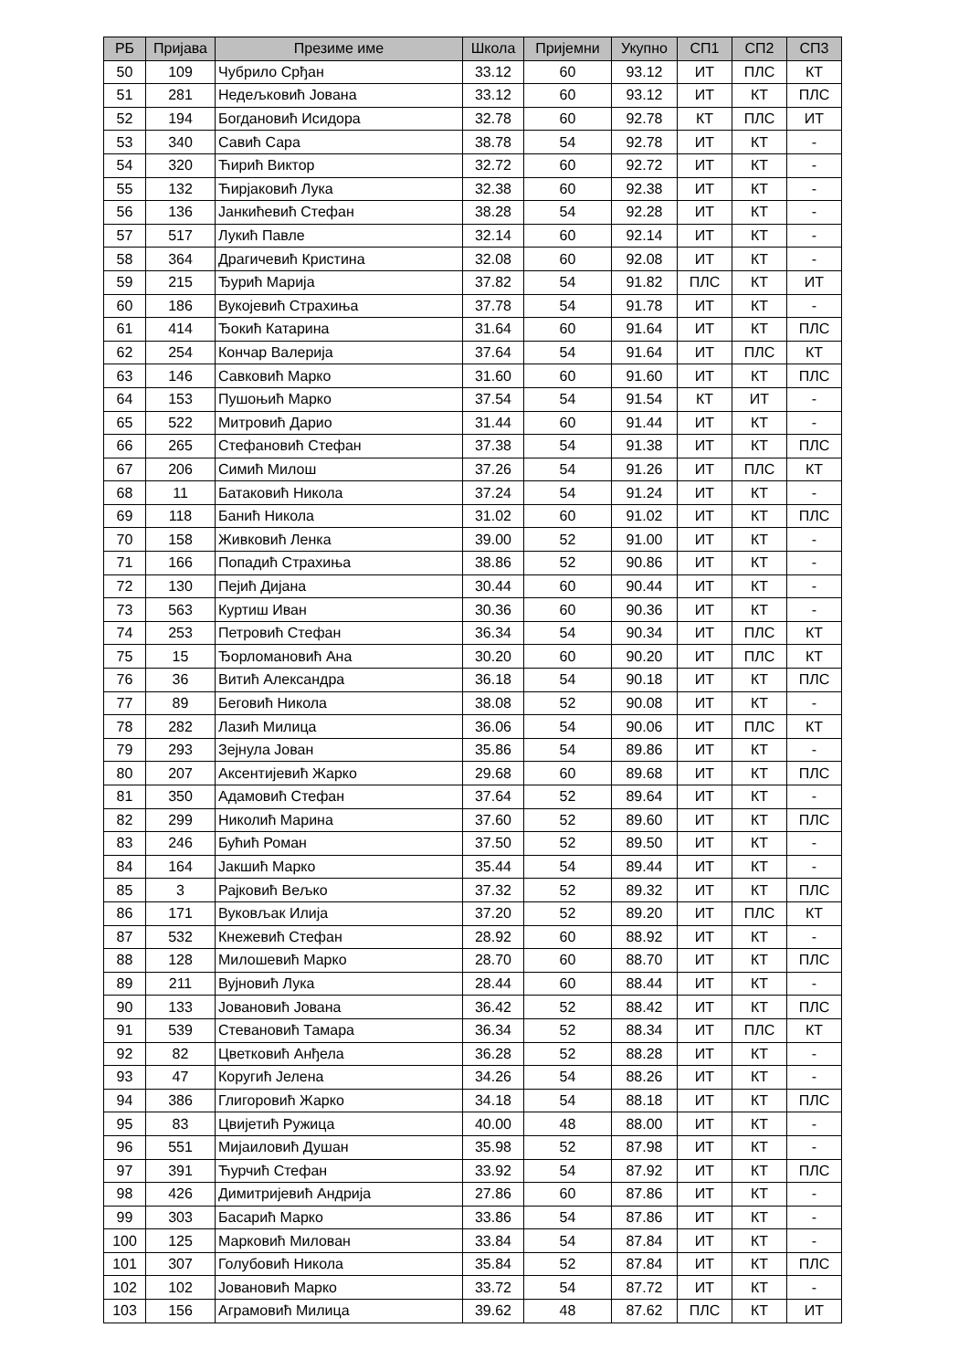| РБ | Пријава | Презиме име | Школа | Пријемни | Укупно | СП1 | СП2 | СП3 |
| --- | --- | --- | --- | --- | --- | --- | --- | --- |
| 50 | 109 | Чубрило Срђан | 33.12 | 60 | 93.12 | ИТ | ПЛС | КТ |
| 51 | 281 | Недељковић Јована | 33.12 | 60 | 93.12 | ИТ | КТ | ПЛС |
| 52 | 194 | Богдановић Исидора | 32.78 | 60 | 92.78 | КТ | ПЛС | ИТ |
| 53 | 340 | Савић Сара | 38.78 | 54 | 92.78 | ИТ | КТ | - |
| 54 | 320 | Ћирић Виктор | 32.72 | 60 | 92.72 | ИТ | КТ | - |
| 55 | 132 | Ћирјаковић Лука | 32.38 | 60 | 92.38 | ИТ | КТ | - |
| 56 | 136 | Јанкићевић Стефан | 38.28 | 54 | 92.28 | ИТ | КТ | - |
| 57 | 517 | Лукић Павле | 32.14 | 60 | 92.14 | ИТ | КТ | - |
| 58 | 364 | Драгичевић Кристина | 32.08 | 60 | 92.08 | ИТ | КТ | - |
| 59 | 215 | Ђурић Марија | 37.82 | 54 | 91.82 | ПЛС | КТ | ИТ |
| 60 | 186 | Вукојевић Страхиња | 37.78 | 54 | 91.78 | ИТ | КТ | - |
| 61 | 414 | Ђокић Катарина | 31.64 | 60 | 91.64 | ИТ | КТ | ПЛС |
| 62 | 254 | Кончар Валерија | 37.64 | 54 | 91.64 | ИТ | ПЛС | КТ |
| 63 | 146 | Савковић Марко | 31.60 | 60 | 91.60 | ИТ | КТ | ПЛС |
| 64 | 153 | Пушоњић Марко | 37.54 | 54 | 91.54 | КТ | ИТ | - |
| 65 | 522 | Митровић Дарио | 31.44 | 60 | 91.44 | ИТ | КТ | - |
| 66 | 265 | Стефановић Стефан | 37.38 | 54 | 91.38 | ИТ | КТ | ПЛС |
| 67 | 206 | Симић Милош | 37.26 | 54 | 91.26 | ИТ | ПЛС | КТ |
| 68 | 11 | Батаковић Никола | 37.24 | 54 | 91.24 | ИТ | КТ | - |
| 69 | 118 | Банић Никола | 31.02 | 60 | 91.02 | ИТ | КТ | ПЛС |
| 70 | 158 | Живковић Ленка | 39.00 | 52 | 91.00 | ИТ | КТ | - |
| 71 | 166 | Попадић Страхиња | 38.86 | 52 | 90.86 | ИТ | КТ | - |
| 72 | 130 | Пејић Дијана | 30.44 | 60 | 90.44 | ИТ | КТ | - |
| 73 | 563 | Куртиш Иван | 30.36 | 60 | 90.36 | ИТ | КТ | - |
| 74 | 253 | Петровић Стефан | 36.34 | 54 | 90.34 | ИТ | ПЛС | КТ |
| 75 | 15 | Ђорломановић Ана | 30.20 | 60 | 90.20 | ИТ | ПЛС | КТ |
| 76 | 36 | Витић Александра | 36.18 | 54 | 90.18 | ИТ | КТ | ПЛС |
| 77 | 89 | Беговић Никола | 38.08 | 52 | 90.08 | ИТ | КТ | - |
| 78 | 282 | Лазић Милица | 36.06 | 54 | 90.06 | ИТ | ПЛС | КТ |
| 79 | 293 | Зејнула Јован | 35.86 | 54 | 89.86 | ИТ | КТ | - |
| 80 | 207 | Аксентијевић Жарко | 29.68 | 60 | 89.68 | ИТ | КТ | ПЛС |
| 81 | 350 | Адамовић Стефан | 37.64 | 52 | 89.64 | ИТ | КТ | - |
| 82 | 299 | Николић Марина | 37.60 | 52 | 89.60 | ИТ | КТ | ПЛС |
| 83 | 246 | Бућић Роман | 37.50 | 52 | 89.50 | ИТ | КТ | - |
| 84 | 164 | Јакшић Марко | 35.44 | 54 | 89.44 | ИТ | КТ | - |
| 85 | 3 | Рајковић Вељко | 37.32 | 52 | 89.32 | ИТ | КТ | ПЛС |
| 86 | 171 | Вуковљак Илија | 37.20 | 52 | 89.20 | ИТ | ПЛС | КТ |
| 87 | 532 | Кнежевић Стефан | 28.92 | 60 | 88.92 | ИТ | КТ | - |
| 88 | 128 | Милошевић Марко | 28.70 | 60 | 88.70 | ИТ | КТ | ПЛС |
| 89 | 211 | Вујновић Лука | 28.44 | 60 | 88.44 | ИТ | КТ | - |
| 90 | 133 | Јовановић Јована | 36.42 | 52 | 88.42 | ИТ | КТ | ПЛС |
| 91 | 539 | Стевановић Тамара | 36.34 | 52 | 88.34 | ИТ | ПЛС | КТ |
| 92 | 82 | Цветковић Анђела | 36.28 | 52 | 88.28 | ИТ | КТ | - |
| 93 | 47 | Коругић Јелена | 34.26 | 54 | 88.26 | ИТ | КТ | - |
| 94 | 386 | Глигоровић Жарко | 34.18 | 54 | 88.18 | ИТ | КТ | ПЛС |
| 95 | 83 | Цвијетић Ружица | 40.00 | 48 | 88.00 | ИТ | КТ | - |
| 96 | 551 | Мијаиловић Душан | 35.98 | 52 | 87.98 | ИТ | КТ | - |
| 97 | 391 | Ћурчић Стефан | 33.92 | 54 | 87.92 | ИТ | КТ | ПЛС |
| 98 | 426 | Димитријевић Андрија | 27.86 | 60 | 87.86 | ИТ | КТ | - |
| 99 | 303 | Басарић Марко | 33.86 | 54 | 87.86 | ИТ | КТ | - |
| 100 | 125 | Марковић Милован | 33.84 | 54 | 87.84 | ИТ | КТ | - |
| 101 | 307 | Голубовић Никола | 35.84 | 52 | 87.84 | ИТ | КТ | ПЛС |
| 102 | 102 | Јовановић Марко | 33.72 | 54 | 87.72 | ИТ | КТ | - |
| 103 | 156 | Аграмовић Милица | 39.62 | 48 | 87.62 | ПЛС | КТ | ИТ |